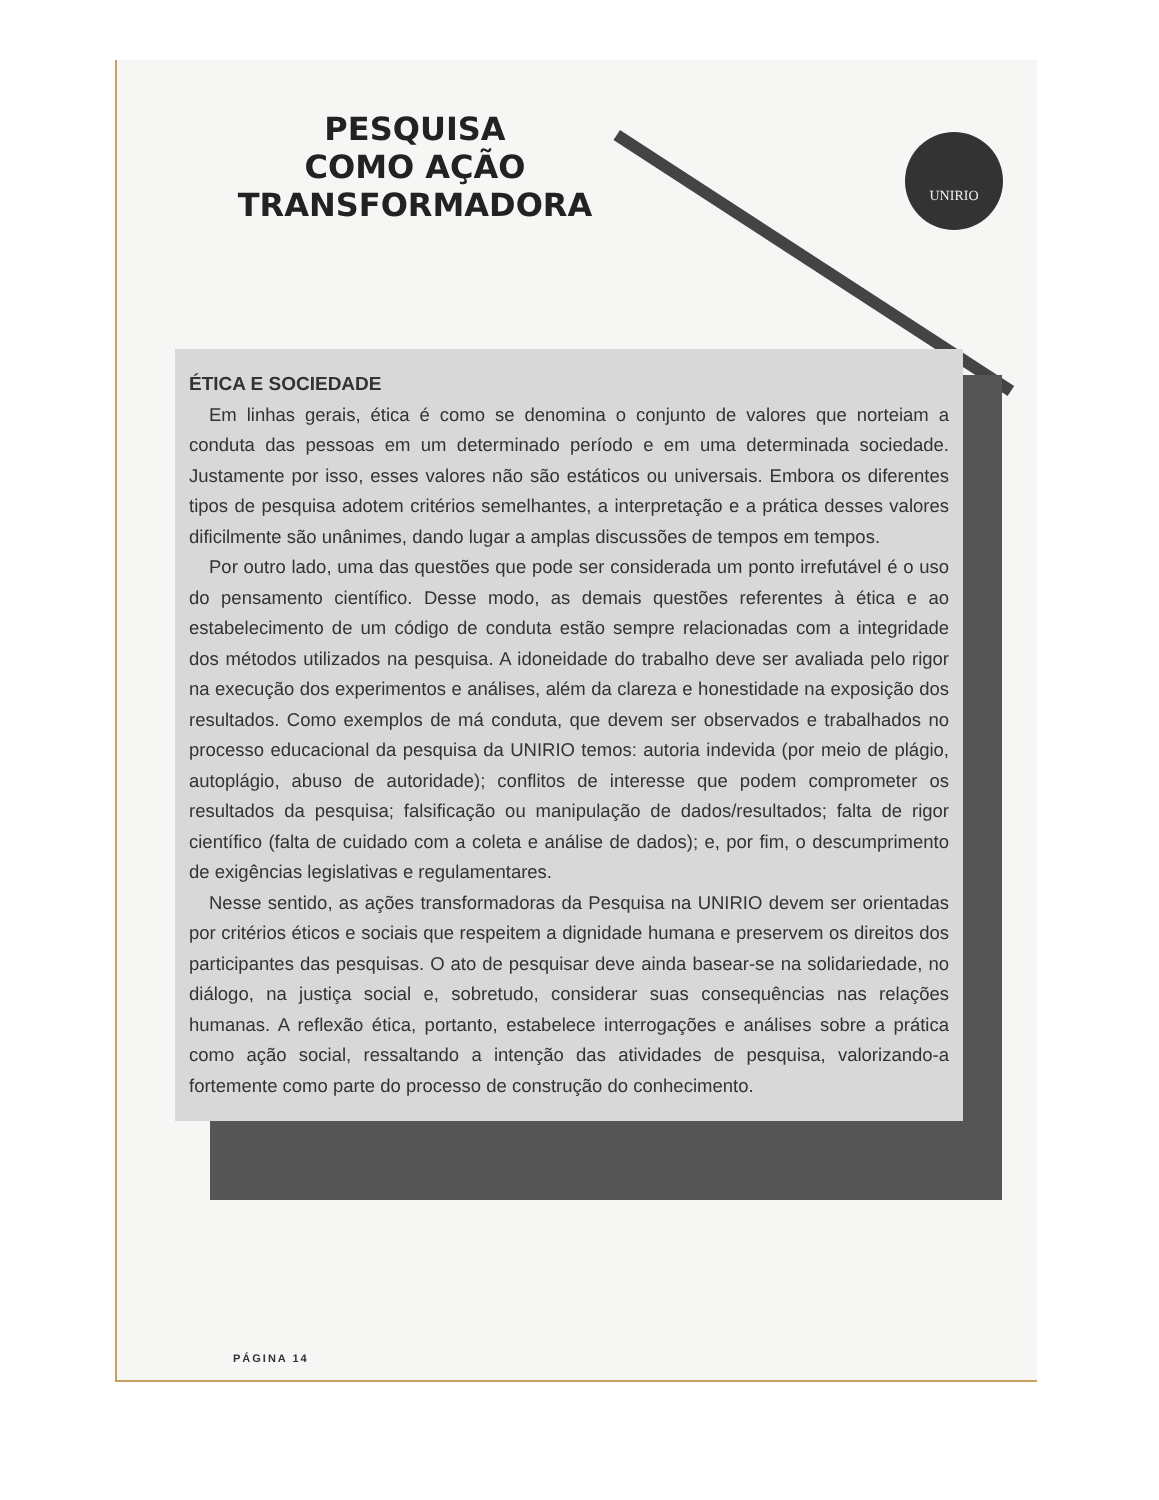UNIRIO
PESQUISA
COMO AÇÃO
TRANSFORMADORA
ÉTICA E SOCIEDADE
Em linhas gerais, ética é como se denomina o conjunto de valores que norteiam a conduta das pessoas em um determinado período e em uma determinada sociedade. Justamente por isso, esses valores não são estáticos ou universais. Embora os diferentes tipos de pesquisa adotem critérios semelhantes, a interpretação e a prática desses valores dificilmente são unânimes, dando lugar a amplas discussões de tempos em tempos.
Por outro lado, uma das questões que pode ser considerada um ponto irrefutável é o uso do pensamento científico. Desse modo, as demais questões referentes à ética e ao estabelecimento de um código de conduta estão sempre relacionadas com a integridade dos métodos utilizados na pesquisa. A idoneidade do trabalho deve ser avaliada pelo rigor na execução dos experimentos e análises, além da clareza e honestidade na exposição dos resultados. Como exemplos de má conduta, que devem ser observados e trabalhados no processo educacional da pesquisa da UNIRIO temos: autoria indevida (por meio de plágio, autoplágio, abuso de autoridade); conflitos de interesse que podem comprometer os resultados da pesquisa; falsificação ou manipulação de dados/resultados; falta de rigor científico (falta de cuidado com a coleta e análise de dados); e, por fim, o descumprimento de exigências legislativas e regulamentares.
Nesse sentido, as ações transformadoras da Pesquisa na UNIRIO devem ser orientadas por critérios éticos e sociais que respeitem a dignidade humana e preservem os direitos dos participantes das pesquisas. O ato de pesquisar deve ainda basear-se na solidariedade, no diálogo, na justiça social e, sobretudo, considerar suas consequências nas relações humanas. A reflexão ética, portanto, estabelece interrogações e análises sobre a prática como ação social, ressaltando a intenção das atividades de pesquisa, valorizando-a fortemente como parte do processo de construção do conhecimento.
PÁGINA 14